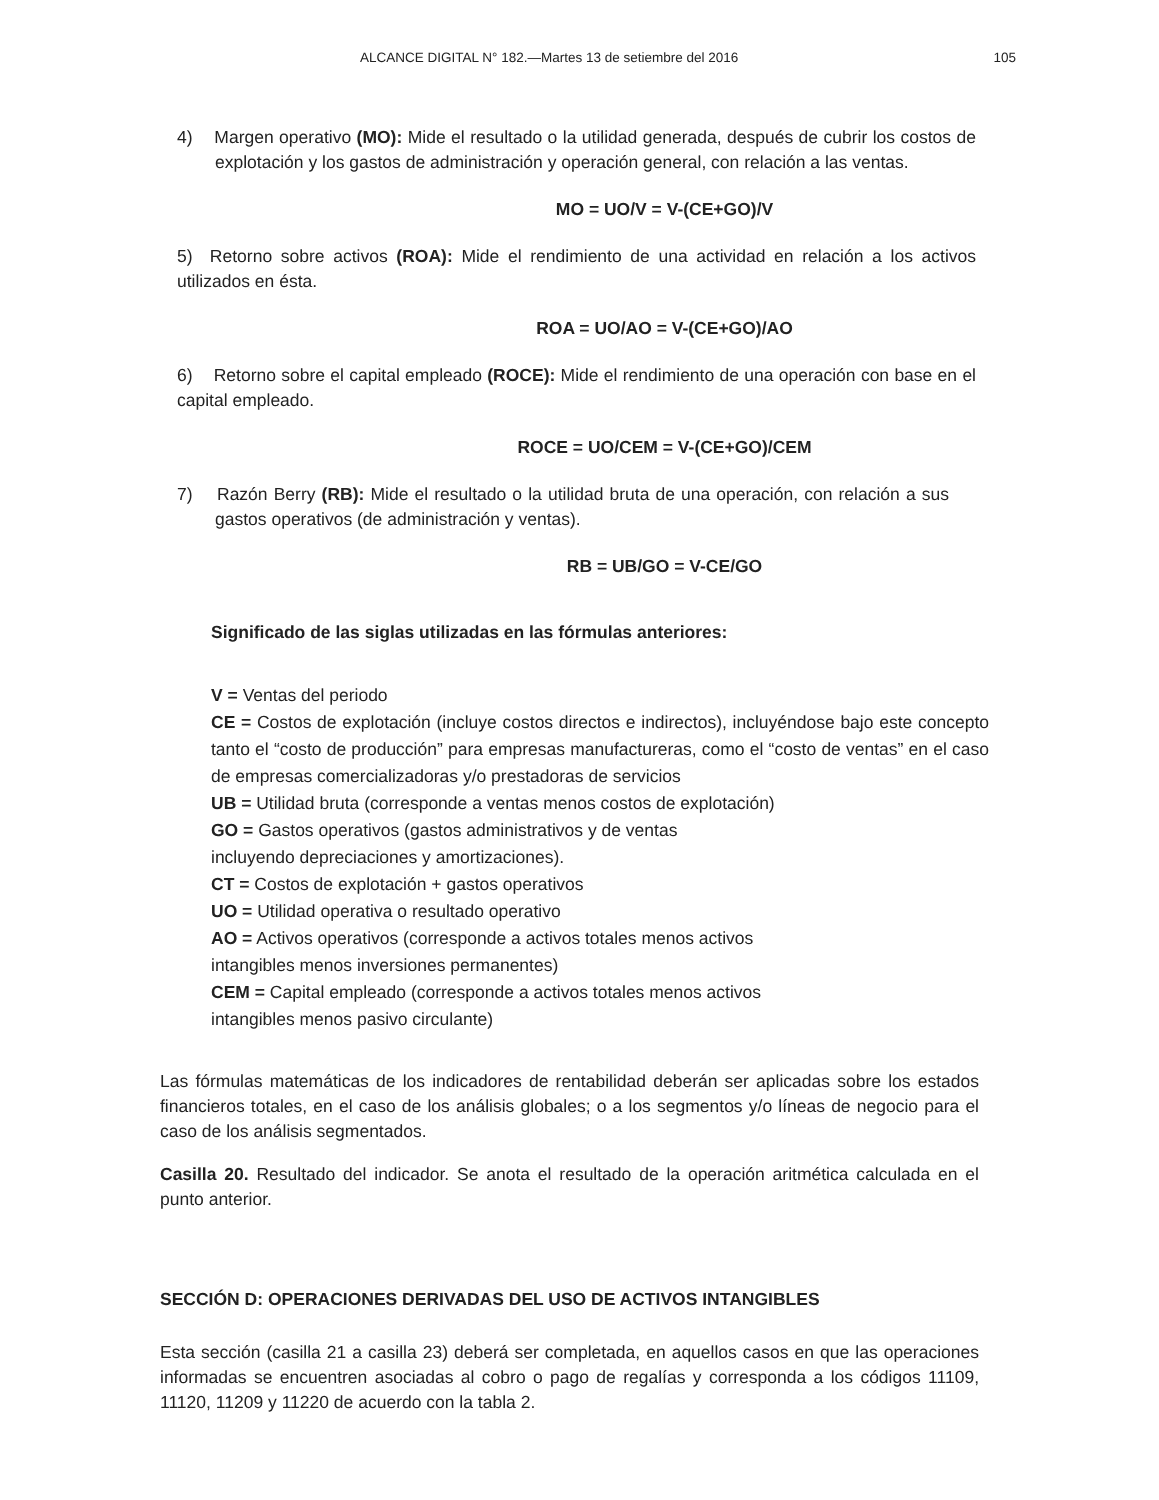ALCANCE DIGITAL N° 182.—Martes 13 de setiembre del 2016 105
4) Margen operativo (MO): Mide el resultado o la utilidad generada, después de cubrir los costos de explotación y los gastos de administración y operación general, con relación a las ventas.
MO = UO/V = V-(CE+GO)/V
5) Retorno sobre activos (ROA): Mide el rendimiento de una actividad en relación a los activos utilizados en ésta.
ROA = UO/AO = V-(CE+GO)/AO
6) Retorno sobre el capital empleado (ROCE): Mide el rendimiento de una operación con base en el capital empleado.
ROCE = UO/CEM = V-(CE+GO)/CEM
7) Razón Berry (RB): Mide el resultado o la utilidad bruta de una operación, con relación a sus gastos operativos (de administración y ventas).
RB = UB/GO = V-CE/GO
Significado de las siglas utilizadas en las fórmulas anteriores:
V = Ventas del periodo
CE = Costos de explotación (incluye costos directos e indirectos), incluyéndose bajo este concepto tanto el “costo de producción” para empresas manufactureras, como el “costo de ventas” en el caso de empresas comercializadoras y/o prestadoras de servicios
UB = Utilidad bruta (corresponde a ventas menos costos de explotación)
GO = Gastos operativos (gastos administrativos y de ventas
incluyendo depreciaciones y amortizaciones).
CT = Costos de explotación + gastos operativos
UO = Utilidad operativa o resultado operativo
AO = Activos operativos (corresponde a activos totales menos activos
intangibles menos inversiones permanentes)
CEM = Capital empleado (corresponde a activos totales menos activos
intangibles menos pasivo circulante)
Las fórmulas matemáticas de los indicadores de rentabilidad deberán ser aplicadas sobre los estados financieros totales, en el caso de los análisis globales; o a los segmentos y/o líneas de negocio para el caso de los análisis segmentados.
Casilla 20. Resultado del indicador. Se anota el resultado de la operación aritmética calculada en el punto anterior.
SECCIÓN D: OPERACIONES DERIVADAS DEL USO DE ACTIVOS INTANGIBLES
Esta sección (casilla 21 a casilla 23) deberá ser completada, en aquellos casos en que las operaciones informadas se encuentren asociadas al cobro o pago de regalías y corresponda a los códigos 11109, 11120, 11209 y 11220 de acuerdo con la tabla 2.